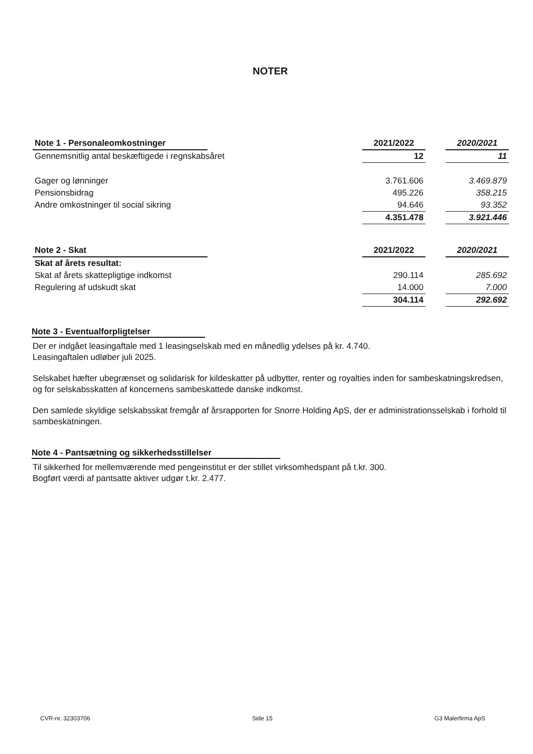NOTER
| Note 1 - Personaleomkostninger | | 2021/2022 | | 2020/2021 |
| --- | --- | --- | --- | --- |
| Gennemsnitlig antal beskæftigede i regnskabsåret | | 12 | | 11 |
| Gager og lønninger | | 3.761.606 | | 3.469.879 |
| Pensionsbidrag | | 495.226 | | 358.215 |
| Andre omkostninger til social sikring | | 94.646 | | 93.352 |
| | | 4.351.478 | | 3.921.446 |
| Note 2 - Skat | | 2021/2022 | | 2020/2021 |
| --- | --- | --- | --- | --- |
| Skat af årets resultat: | | | | |
| Skat af årets skattepligtige indkomst | | 290.114 | | 285.692 |
| Regulering af udskudt skat | | 14.000 | | 7.000 |
| | | 304.114 | | 292.692 |
Note 3 - Eventualforpligtelser
Der er indgået leasingaftale med 1 leasingselskab med en månedlig ydelses på kr. 4.740.
Leasingaftalen udløber juli 2025.
Selskabet hæfter ubegrænset og solidarisk for kildeskatter på udbytter, renter og royalties inden for sambeskatningskredsen, og for selskabsskatten af koncernens sambeskattede danske indkomst.
Den samlede skyldige selskabsskat fremgår af årsrapporten for Snorre Holding ApS, der er administrationsselskab i forhold til sambeskatningen.
Note 4 - Pantsætning og sikkerhedsstillelser
Til sikkerhed for mellemværende med pengeinstitut er der stillet virksomhedspant på t.kr. 300.
Bogført værdi af pantsatte aktiver udgør t.kr. 2.477.
CVR-nr. 32303706 Side 15 G3 Malerfirma ApS